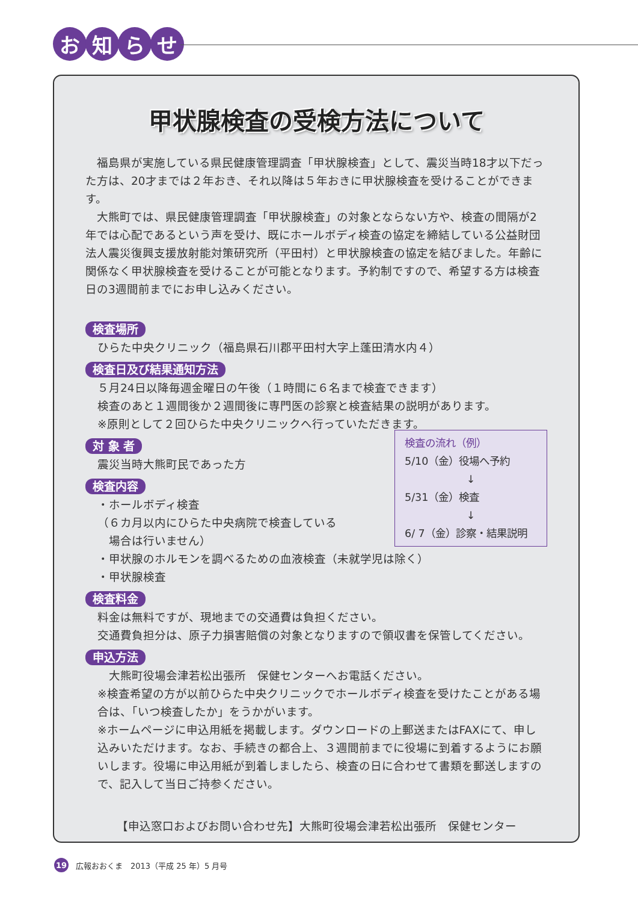お知らせ
甲状腺検査の受検方法について
　福島県が実施している県民健康管理調査「甲状腺検査」として、震災当時18才以下だった方は、20才までは２年おき、それ以降は５年おきに甲状腺検査を受けることができます。
　大熊町では、県民健康管理調査「甲状腺検査」の対象とならない方や、検査の間隔が2年では心配であるという声を受け、既にホールボディ検査の協定を締結している公益財団法人震災復興支援放射能対策研究所（平田村）と甲状腺検査の協定を結びました。年齢に関係なく甲状腺検査を受けることが可能となります。予約制ですので、希望する方は検査日の3週間前までにお申し込みください。
検査場所
ひらた中央クリニック（福島県石川郡平田村大字上蓬田清水内４）
検査日及び結果通知方法
５月24日以降毎週金曜日の午後（１時間に６名まで検査できます）
検査のあと１週間後か２週間後に専門医の診察と検査結果の説明があります。
※原則として２回ひらた中央クリニックへ行っていただきます。
検査の流れ（例）
5/10（金）役場へ予約
↓
5/31（金）検査
↓
6/ 7（金）診察・結果説明
対 象 者
震災当時大熊町民であった方
検査内容
・ホールボディ検査
（６カ月以内にひらた中央病院で検査している
　場合は行いません）
・甲状腺のホルモンを調べるための血液検査（未就学児は除く）
・甲状腺検査
検査料金
料金は無料ですが、現地までの交通費は負担ください。
交通費負担分は、原子力損害賠償の対象となりますので領収書を保管してください。
申込方法
　大熊町役場会津若松出張所　保健センターへお電話ください。
※検査希望の方が以前ひらた中央クリニックでホールボディ検査を受けたことがある場合は、「いつ検査したか」をうかがいます。
※ホームページに申込用紙を掲載します。ダウンロードの上郵送またはFAXにて、申し込みいただけます。なお、手続きの都合上、３週間前までに役場に到着するようにお願いします。役場に申込用紙が到着しましたら、検査の日に合わせて書類を郵送しますので、記入して当日ご持参ください。
【申込窓口およびお問い合わせ先】大熊町役場会津若松出張所　保健センター
19 広報おおくま　2013（平成 25 年）5 月号